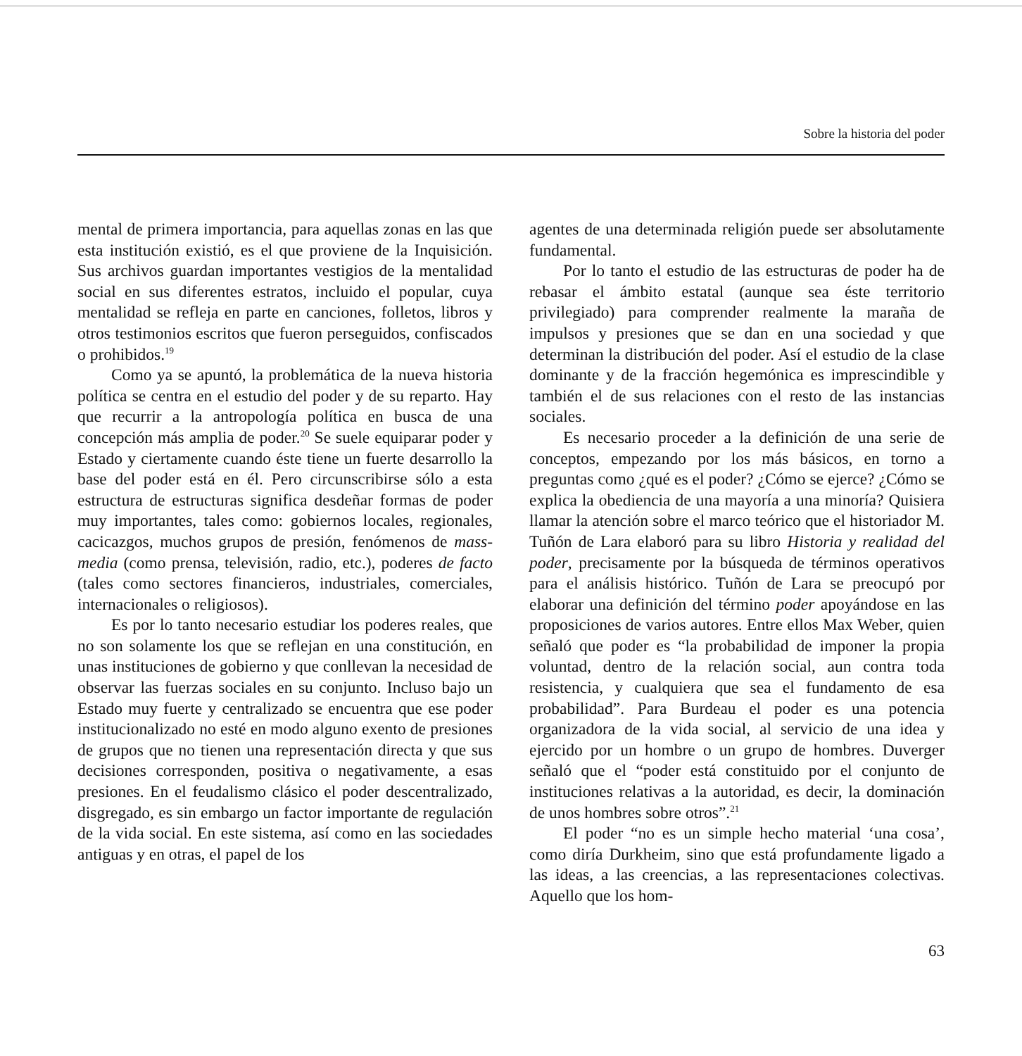Sobre la historia del poder
mental de primera importancia, para aquellas zonas en las que esta institución existió, es el que proviene de la Inquisición. Sus archivos guardan importantes vestigios de la mentalidad social en sus diferentes estratos, incluido el popular, cuya mentalidad se refleja en parte en canciones, folletos, libros y otros testimonios escritos que fueron perseguidos, confiscados o prohibidos.<sup>19</sup>
Como ya se apuntó, la problemática de la nueva historia política se centra en el estudio del poder y de su reparto. Hay que recurrir a la antropología política en busca de una concepción más amplia de poder.<sup>20</sup> Se suele equiparar poder y Estado y ciertamente cuando éste tiene un fuerte desarrollo la base del poder está en él. Pero circunscribirse sólo a esta estructura de estructuras significa desdeñar formas de poder muy importantes, tales como: gobiernos locales, regionales, cacicazgos, muchos grupos de presión, fenómenos de mass-media (como prensa, televisión, radio, etc.), poderes de facto (tales como sectores financieros, industriales, comerciales, internacionales o religiosos).
Es por lo tanto necesario estudiar los poderes reales, que no son solamente los que se reflejan en una constitución, en unas instituciones de gobierno y que conllevan la necesidad de observar las fuerzas sociales en su conjunto. Incluso bajo un Estado muy fuerte y centralizado se encuentra que ese poder institucionalizado no esté en modo alguno exento de presiones de grupos que no tienen una representación directa y que sus decisiones corresponden, positiva o negativamente, a esas presiones. En el feudalismo clásico el poder descentralizado, disgregado, es sin embargo un factor importante de regulación de la vida social. En este sistema, así como en las sociedades antiguas y en otras, el papel de los
agentes de una determinada religión puede ser absolutamente fundamental.
Por lo tanto el estudio de las estructuras de poder ha de rebasar el ámbito estatal (aunque sea éste territorio privilegiado) para comprender realmente la maraña de impulsos y presiones que se dan en una sociedad y que determinan la distribución del poder. Así el estudio de la clase dominante y de la fracción hegemónica es imprescindible y también el de sus relaciones con el resto de las instancias sociales.
Es necesario proceder a la definición de una serie de conceptos, empezando por los más básicos, en torno a preguntas como ¿qué es el poder? ¿Cómo se ejerce? ¿Cómo se explica la obediencia de una mayoría a una minoría? Quisiera llamar la atención sobre el marco teórico que el historiador M. Tuñón de Lara elaboró para su libro Historia y realidad del poder, precisamente por la búsqueda de términos operativos para el análisis histórico. Tuñón de Lara se preocupó por elaborar una definición del término poder apoyándose en las proposiciones de varios autores. Entre ellos Max Weber, quien señaló que poder es “la probabilidad de imponer la propia voluntad, dentro de la relación social, aun contra toda resistencia, y cualquiera que sea el fundamento de esa probabilidad”. Para Burdeau el poder es una potencia organizadora de la vida social, al servicio de una idea y ejercido por un hombre o un grupo de hombres. Duverger señaló que el “poder está constituido por el conjunto de instituciones relativas a la autoridad, es decir, la dominación de unos hombres sobre otros”.<sup>21</sup>
El poder “no es un simple hecho material ‘una cosa’, como diría Durkheim, sino que está profundamente ligado a las ideas, a las creencias, a las representaciones colectivas. Aquello que los hom-
63